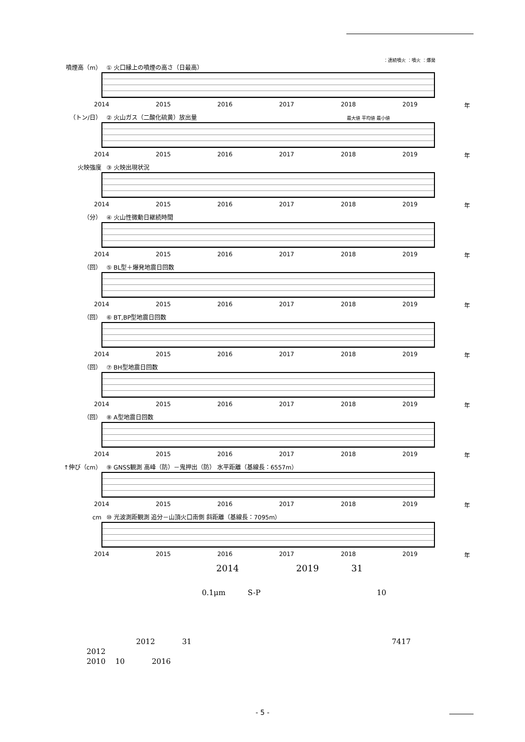：連続噴火 ：噴火 ：爆発
噴煙高（m） ① 火口縁上の噴煙の高さ（日最高）
2014 2015 2016 2017 2018 2019 年
（トン/日） ② 火山ガス（二酸化硫黄）放出量 最大値 平均値 最小値
2014 2015 2016 2017 2018 2019 年
火映強度 ③ 火映出現状況
2014 2015 2016 2017 2018 2019 年
（分） ④ 火山性微動日継続時間
2014 2015 2016 2017 2018 2019 年
（回） ⑤ BL型＋爆発地震日回数
2014 2015 2016 2017 2018 2019 年
（回） ⑥ BT,BP型地震日回数
2014 2015 2016 2017 2018 2019 年
（回） ⑦ BH型地震日回数
2014 2015 2016 2017 2018 2019 年
（回） ⑧ A型地震日回数
2014 2015 2016 2017 2018 2019 年
↑伸び（cm） ⑨ GNSS観測 高峰（防）－鬼押出（防） 水平距離（基線長：6557m）
2014 2015 2016 2017 2018 2019 年
cm ⑩ 光波測距観測 追分－山頂火口南側 斜距離（基線長：7095m）
2014 2015 2016 2017 2018 2019 年
2014 2019 31
0.1μm S-P 10
2012 31 7417
2012
2010 10 2016
- 5 -